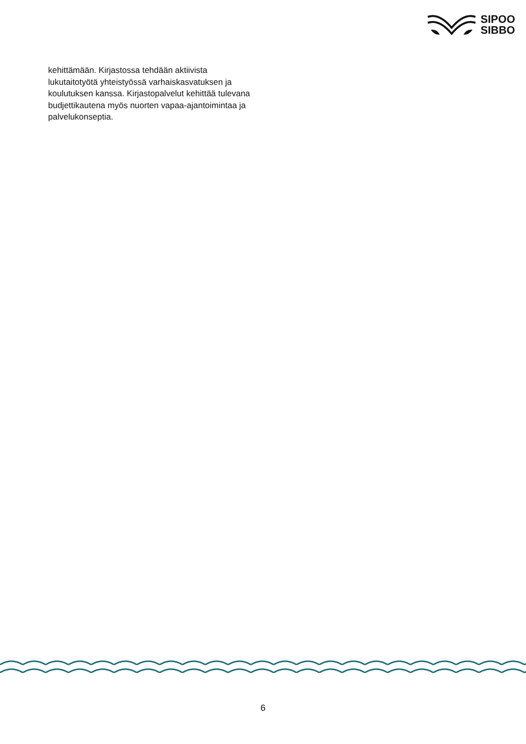SIPOO
SIBBO
kehittämään. Kirjastossa tehdään aktiivista lukutaitotyötä yhteistyössä varhaiskasvatuksen ja koulutuksen kanssa. Kirjastopalvelut kehittää tulevana budjettikautena myös nuorten vapaa-ajantoimintaa ja palvelukonseptia.
6